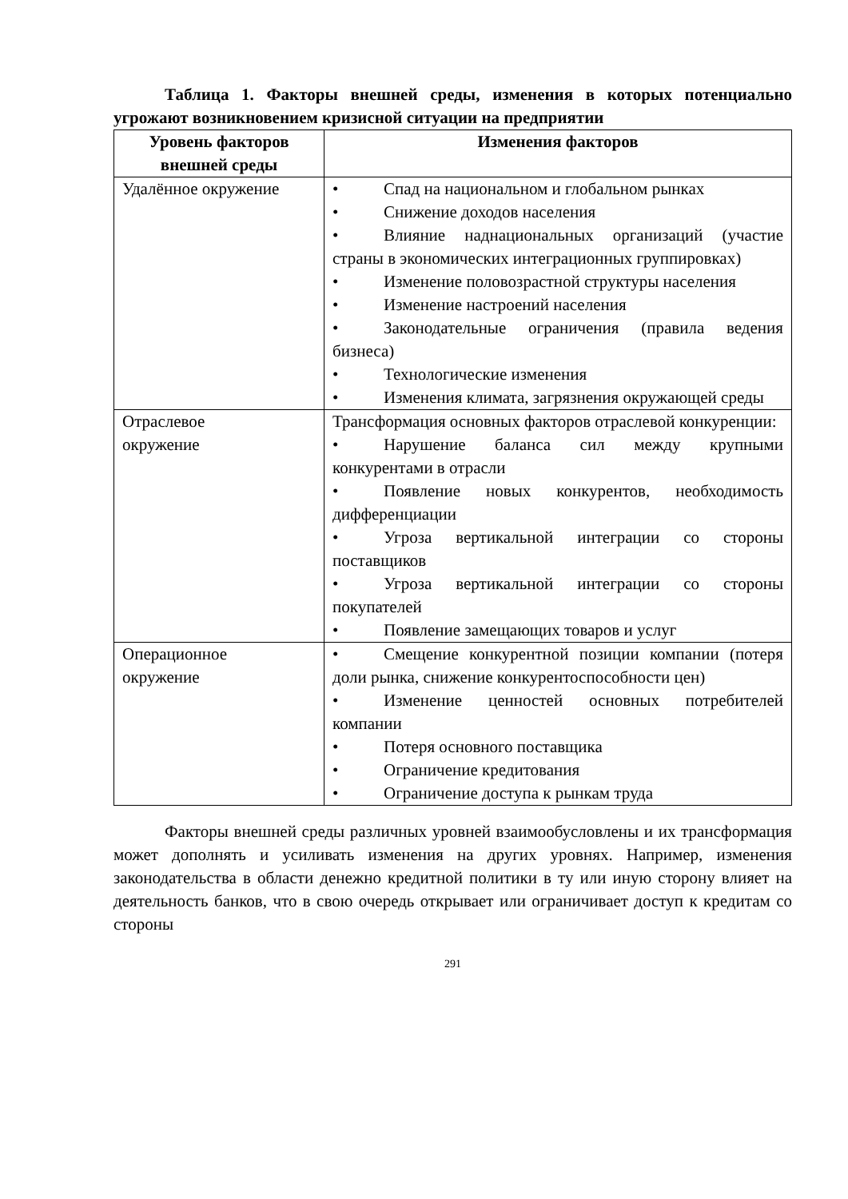Таблица 1. Факторы внешней среды, изменения в которых потенциально угрожают возникновением кризисной ситуации на предприятии
| Уровень факторов внешней среды | Изменения факторов |
| --- | --- |
| Удалённое окружение | • Спад на национальном и глобальном рынках • Снижение доходов населения • Влияние наднациональных организаций (участие страны в экономических интеграционных группировках) • Изменение половозрастной структуры населения • Изменение настроений населения • Законодательные ограничения (правила ведения бизнеса) • Технологические изменения • Изменения климата, загрязнения окружающей среды |
| Отраслевое окружение | Трансформация основных факторов отраслевой конкуренции: • Нарушение баланса сил между крупными конкурентами в отрасли • Появление новых конкурентов, необходимость дифференциации • Угроза вертикальной интеграции со стороны поставщиков • Угроза вертикальной интеграции со стороны покупателей • Появление замещающих товаров и услуг |
| Операционное окружение | • Смещение конкурентной позиции компании (потеря доли рынка, снижение конкурентоспособности цен) • Изменение ценностей основных потребителей компании • Потеря основного поставщика • Ограничение кредитования • Ограничение доступа к рынкам труда |
Факторы внешней среды различных уровней взаимообусловлены и их трансформация может дополнять и усиливать изменения на других уровнях. Например, изменения законодательства в области денежно кредитной политики в ту или иную сторону влияет на деятельность банков, что в свою очередь открывает или ограничивает доступ к кредитам со стороны
291